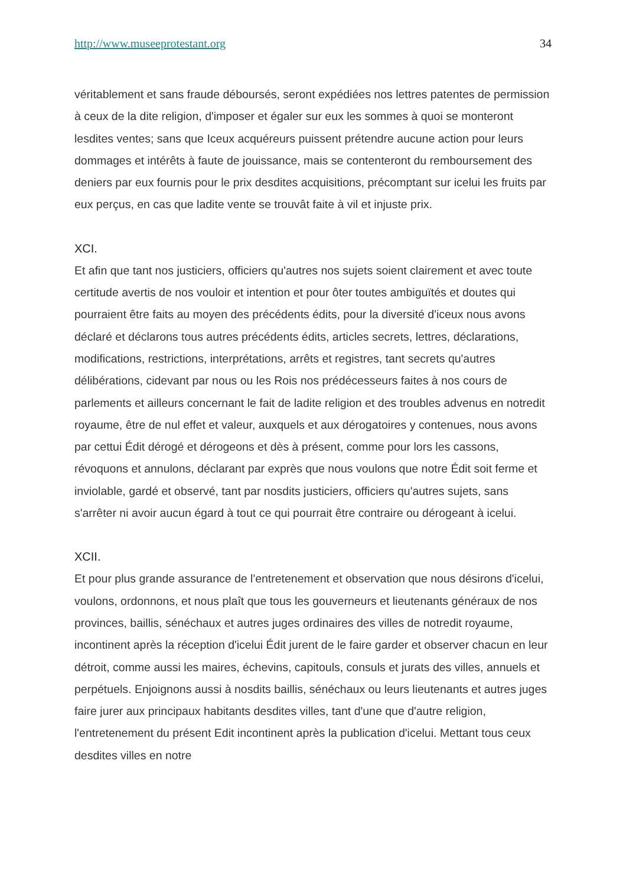http://www.museeprotestant.org 34
véritablement et sans fraude déboursés, seront expédiées nos lettres patentes de permission à ceux de la dite religion, d'imposer et égaler sur eux les sommes à quoi se monteront lesdites ventes; sans que Iceux acquéreurs puissent prétendre aucune action pour leurs dommages et intérêts à faute de jouissance, mais se contenteront du remboursement des deniers par eux fournis pour le prix desdites acquisitions, précomptant sur icelui les fruits par eux perçus, en cas que ladite vente se trouvât faite à vil et injuste prix.
XCI.
Et afin que tant nos justiciers, officiers qu'autres nos sujets soient clairement et avec toute certitude avertis de nos vouloir et intention et pour ôter toutes ambiguïtés et doutes qui pourraient être faits au moyen des précédents édits, pour la diversité d'iceux nous avons déclaré et déclarons tous autres précédents édits, articles secrets, lettres, déclarations, modifications, restrictions, interprétations, arrêts et registres, tant secrets qu'autres délibérations, cidevant par nous ou les Rois nos prédécesseurs faites à nos cours de parlements et ailleurs concernant le fait de ladite religion et des troubles advenus en notredit royaume, être de nul effet et valeur, auxquels et aux dérogatoires y contenues, nous avons par cettui Édit dérogé et dérogeons et dès à présent, comme pour lors les cassons, révoquons et annulons, déclarant par exprès que nous voulons que notre Édit soit ferme et inviolable, gardé et observé, tant par nosdits justiciers, officiers qu'autres sujets, sans s'arrêter ni avoir aucun égard à tout ce qui pourrait être contraire ou dérogeant à icelui.
XCII.
Et pour plus grande assurance de l'entretenement et observation que nous désirons d'icelui, voulons, ordonnons, et nous plaît que tous les gouverneurs et lieutenants généraux de nos provinces, baillis, sénéchaux et autres juges ordinaires des villes de notredit royaume, incontinent après la réception d'icelui Édit jurent de le faire garder et observer chacun en leur détroit, comme aussi les maires, échevins, capitouls, consuls et jurats des villes, annuels et perpétuels. Enjoignons aussi à nosdits baillis, sénéchaux ou leurs lieutenants et autres juges faire jurer aux principaux habitants desdites villes, tant d'une que d'autre religion, l'entretenement du présent Edit incontinent après la publication d'icelui. Mettant tous ceux desdites villes en notre